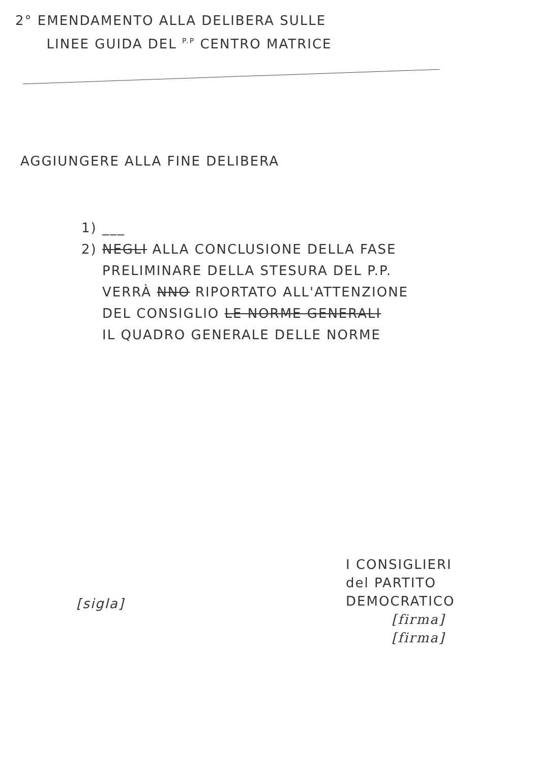2° EMENDAMENTO ALLA DELIBERA SULLE
LINEE GUIDA DEL <sup>P.P</sup> CENTRO MATRICE
AGGIUNGERE ALLA FINE DELIBERA
1) ___
2) NEGLI ALLA CONCLUSIONE DELLA FASE
PRELIMINARE DELLA STESURA DEL P.P.
VERRÀ NNO RIPORTATO ALL'ATTENZIONE
DEL CONSIGLIO LE NORME GENERALI
IL QUADRO GENERALE DELLE NORME
I CONSIGLIERI
del PARTITO DEMOCRATICO
[firma]
[firma]
[sigla]